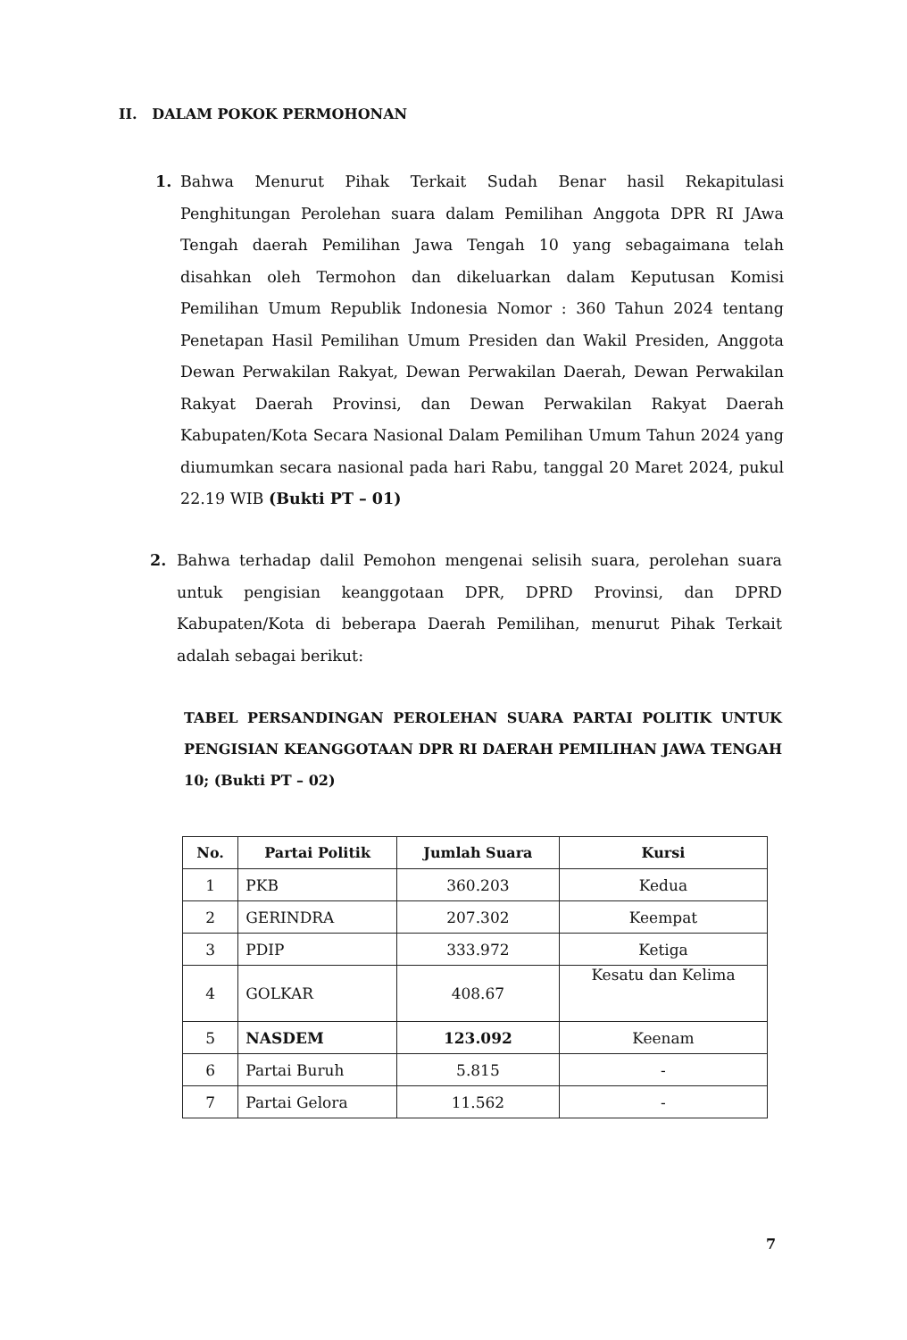II. DALAM POKOK PERMOHONAN
1. Bahwa Menurut Pihak Terkait Sudah Benar hasil Rekapitulasi Penghitungan Perolehan suara dalam Pemilihan Anggota DPR RI JAwa Tengah daerah Pemilihan Jawa Tengah 10 yang sebagaimana telah disahkan oleh Termohon dan dikeluarkan dalam Keputusan Komisi Pemilihan Umum Republik Indonesia Nomor : 360 Tahun 2024 tentang Penetapan Hasil Pemilihan Umum Presiden dan Wakil Presiden, Anggota Dewan Perwakilan Rakyat, Dewan Perwakilan Daerah, Dewan Perwakilan Rakyat Daerah Provinsi, dan Dewan Perwakilan Rakyat Daerah Kabupaten/Kota Secara Nasional Dalam Pemilihan Umum Tahun 2024 yang diumumkan secara nasional pada hari Rabu, tanggal 20 Maret 2024, pukul 22.19 WIB (Bukti PT – 01)
2. Bahwa terhadap dalil Pemohon mengenai selisih suara, perolehan suara untuk pengisian keanggotaan DPR, DPRD Provinsi, dan DPRD Kabupaten/Kota di beberapa Daerah Pemilihan, menurut Pihak Terkait adalah sebagai berikut:
TABEL PERSANDINGAN PEROLEHAN SUARA PARTAI POLITIK UNTUK PENGISIAN KEANGGOTAAN DPR RI DAERAH PEMILIHAN JAWA TENGAH 10; (Bukti PT – 02)
| No. | Partai Politik | Jumlah Suara | Kursi |
| --- | --- | --- | --- |
| 1 | PKB | 360.203 | Kedua |
| 2 | GERINDRA | 207.302 | Keempat |
| 3 | PDIP | 333.972 | Ketiga |
| 4 | GOLKAR | 408.67 | Kesatu dan Kelima |
| 5 | NASDEM | 123.092 | Keenam |
| 6 | Partai Buruh | 5.815 | - |
| 7 | Partai Gelora | 11.562 | - |
7